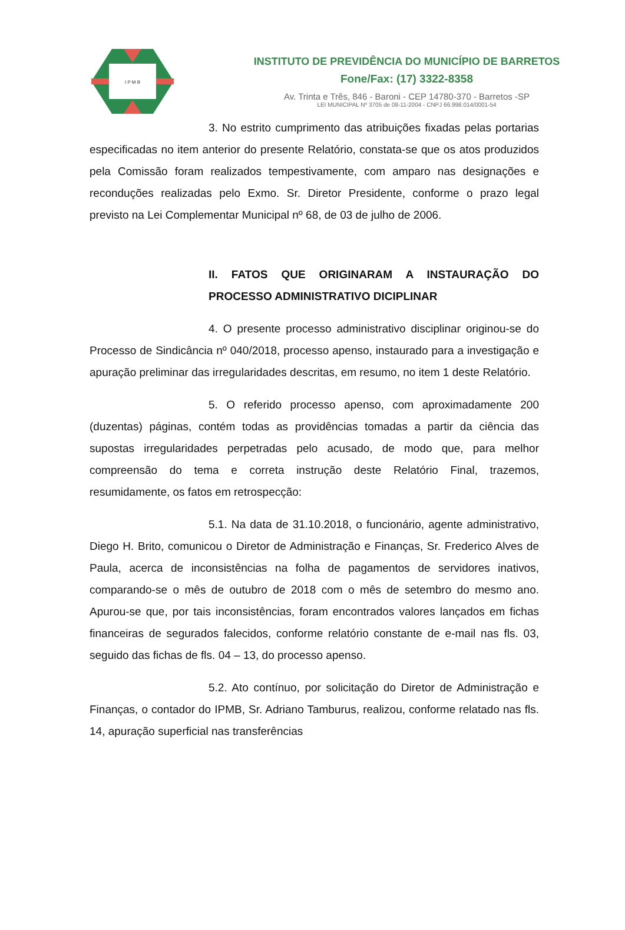I P M B
INSTITUTO DE PREVIDÊNCIA DO MUNICÍPIO DE BARRETOS
Fone/Fax: (17) 3322-8358
Av. Trinta e Três, 846 - Baroni - CEP 14780-370 - Barretos -SP
LEI MUNICIPAL Nº 3705 de 08-11-2004 - CNPJ 66.998.014/0001-54
3. No estrito cumprimento das atribuições fixadas pelas portarias especificadas no item anterior do presente Relatório, constata-se que os atos produzidos pela Comissão foram realizados tempestivamente, com amparo nas designações e reconduções realizadas pelo Exmo. Sr. Diretor Presidente, conforme o prazo legal previsto na Lei Complementar Municipal nº 68, de 03 de julho de 2006.
II. FATOS QUE ORIGINARAM A INSTAURAÇÃO DO PROCESSO ADMINISTRATIVO DICIPLINAR
4. O presente processo administrativo disciplinar originou-se do Processo de Sindicância nº 040/2018, processo apenso, instaurado para a investigação e apuração preliminar das irregularidades descritas, em resumo, no item 1 deste Relatório.
5. O referido processo apenso, com aproximadamente 200 (duzentas) páginas, contém todas as providências tomadas a partir da ciência das supostas irregularidades perpetradas pelo acusado, de modo que, para melhor compreensão do tema e correta instrução deste Relatório Final, trazemos, resumidamente, os fatos em retrospecção:
5.1. Na data de 31.10.2018, o funcionário, agente administrativo, Diego H. Brito, comunicou o Diretor de Administração e Finanças, Sr. Frederico Alves de Paula, acerca de inconsistências na folha de pagamentos de servidores inativos, comparando-se o mês de outubro de 2018 com o mês de setembro do mesmo ano. Apurou-se que, por tais inconsistências, foram encontrados valores lançados em fichas financeiras de segurados falecidos, conforme relatório constante de e-mail nas fls. 03, seguido das fichas de fls. 04 – 13, do processo apenso.
5.2. Ato contínuo, por solicitação do Diretor de Administração e Finanças, o contador do IPMB, Sr. Adriano Tamburus, realizou, conforme relatado nas fls. 14, apuração superficial nas transferências